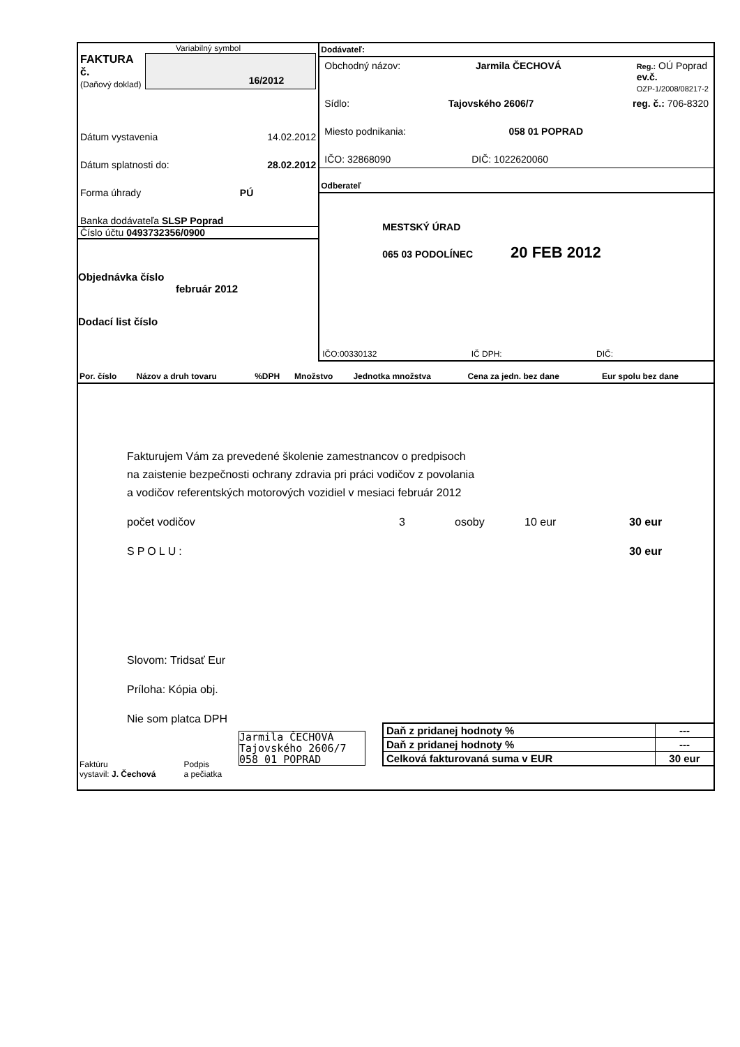Variabilný symbol
FAKTURA č.
(Daňový doklad)
16/2012
Dátum vystavenia 14.02.2012
Dátum splatnosti do: 28.02.2012
Forma úhrady PÚ
Banka dodávateľa SLSP Poprad
Číslo účtu 0493732356/0900
Objednávka číslo
február 2012
Dodací list číslo
Dodávateľ:
Obchodný názov: Jarmila ČECHOVÁ Reg.: OÚ Poprad
ev.č.
OZP-1/2008/08217-2
Sídlo: Tajovského 2606/7 reg. č.: 706-8320
Miesto podnikania: 058 01 POPRAD
IČO: 32868090 DIČ: 1022620060
Odberateľ
MESTSKÝ ÚRAD
065 03 PODOLÍNEC 20 FEB 2012
IČO:00330132 IČ DPH: DIČ:
| Por. číslo | Názov a druh tovaru | %DPH | Množstvo | Jednotka množstva | Cena za jedn. bez dane | Eur spolu bez dane |
| --- | --- | --- | --- | --- | --- | --- |
Fakturujem Vám za prevedené školenie zamestnancov o predpisoch
na zaistenie bezpečnosti ochrany zdravia pri práci vodičov z povolania
a vodičov referentských motorových vozidiel v mesiaci február 2012
počet vodičov 3 osoby 10 eur 30 eur
SPOLU: 30 eur
Slovom: Tridsať Eur
Príloha: Kópia obj.
Nie som platca DPH
Jarmila ČECHOVÁ
Tajovského 2606/7
058 01 POPRAD
| Daň z pridanej hodnoty % | --- |
| Daň z pridanej hodnoty % | --- |
| Celková fakturovaná suma v EUR | 30 eur |
Faktúru
vystavil: J. Čechová Podpis
a pečiatka